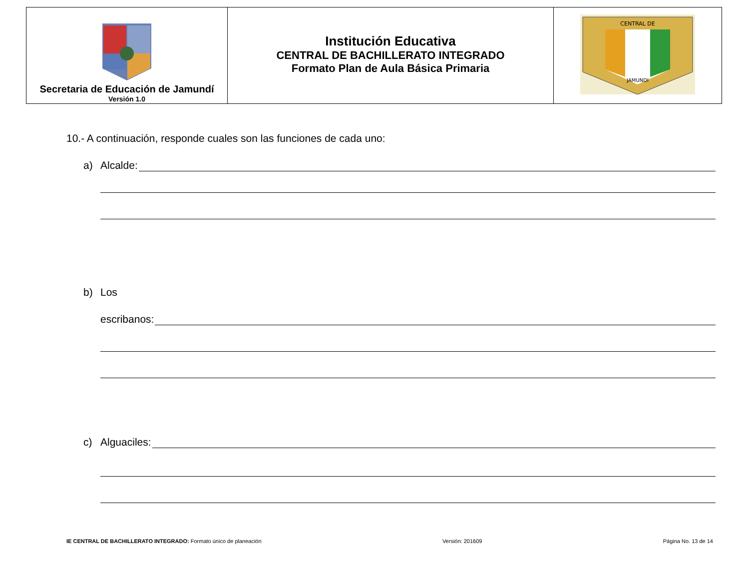| Secretaria de Educación de Jamundí Versión 1.0 | Institución Educativa CENTRAL DE BACHILLERATO INTEGRADO Formato Plan de Aula Básica Primaria | CENTRAL DE JAMUNDI |
10.- A continuación, responde cuales son las funciones de cada uno:
a) Alcalde:
b) Los
escribanos:
c) Alguaciles:
IE CENTRAL DE BACHILLERATO INTEGRADO: Formato único de planeación Versión: 201609 Página No. 13 de 14